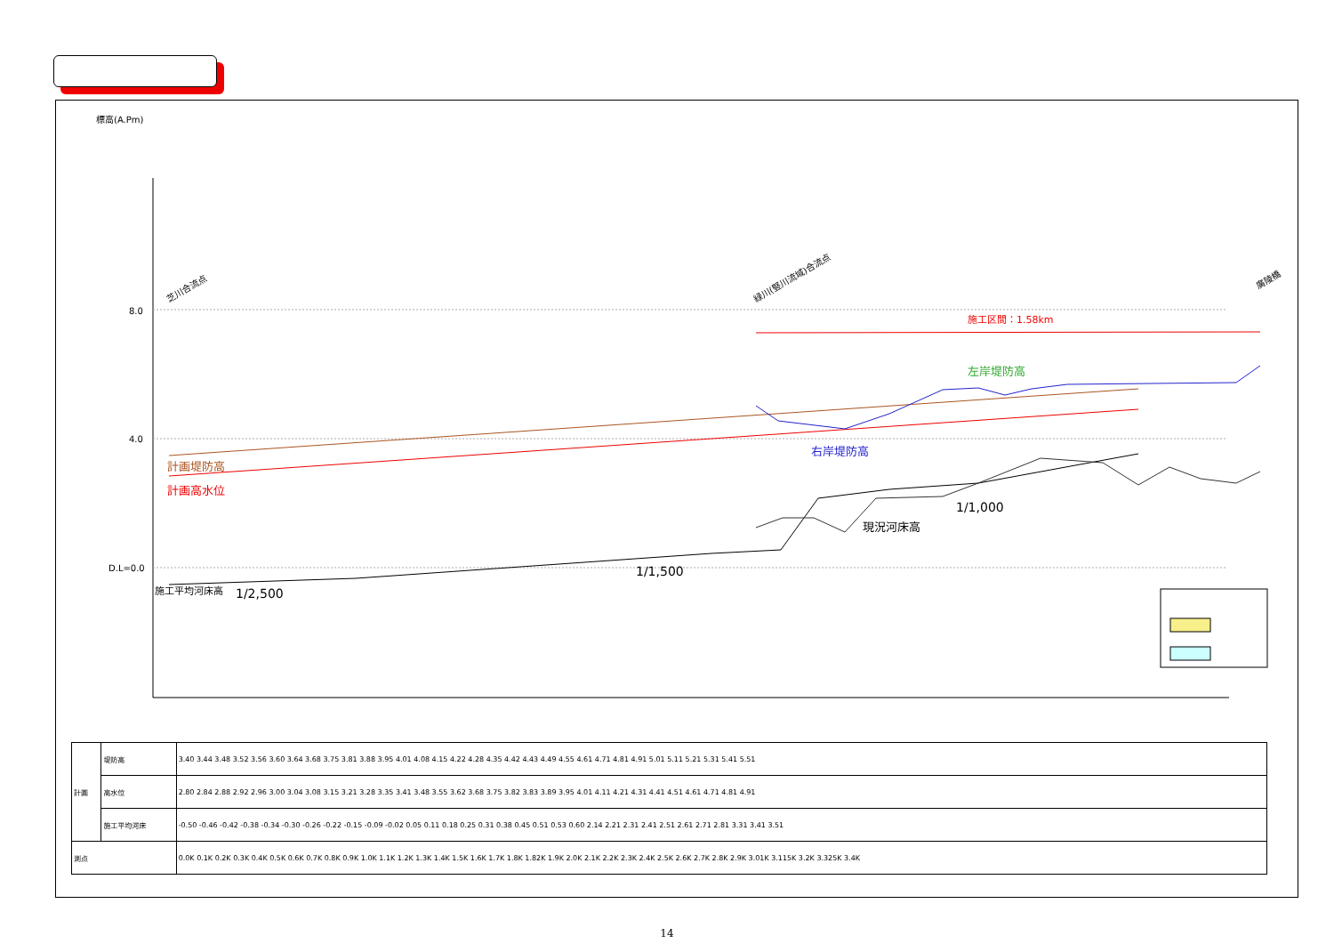標高(A.Pm)
8.0
4.0
D.L=0.0
芝川合流点
緑川(竪川流域)合流点
廣陵橋
施工区間：1.58km
左岸堤防高
右岸堤防高
計画堤防高
計画高水位
現況河床高
1/1,000
1/1,500
1/2,500
施工平均河床高
| 計画 | 堤防高 | 3.40 3.44 3.48 3.52 3.56 3.60 3.64 3.68 3.75 3.81 3.88 3.95 4.01 4.08 4.15 4.22 4.28 4.35 4.42 4.43 4.49 4.55 4.61 4.71 4.81 4.91 5.01 5.11 5.21 5.31 5.41 5.51 |
| | 高水位 | 2.80 2.84 2.88 2.92 2.96 3.00 3.04 3.08 3.15 3.21 3.28 3.35 3.41 3.48 3.55 3.62 3.68 3.75 3.82 3.83 3.89 3.95 4.01 4.11 4.21 4.31 4.41 4.51 4.61 4.71 4.81 4.91 |
| | 施工平均河床 | -0.50 -0.46 -0.42 -0.38 -0.34 -0.30 -0.26 -0.22 -0.15 -0.09 -0.02 0.05 0.11 0.18 0.25 0.31 0.38 0.45 0.51 0.53 0.60 2.14 2.21 2.31 2.41 2.51 2.61 2.71 2.81 3.31 3.41 3.51 |
| 測点 | | 0.0K 0.1K 0.2K 0.3K 0.4K 0.5K 0.6K 0.7K 0.8K 0.9K 1.0K 1.1K 1.2K 1.3K 1.4K 1.5K 1.6K 1.7K 1.8K 1.82K 1.9K 2.0K 2.1K 2.2K 2.3K 2.4K 2.5K 2.6K 2.7K 2.8K 2.9K 3.01K 3.115K 3.2K 3.325K 3.4K |
14